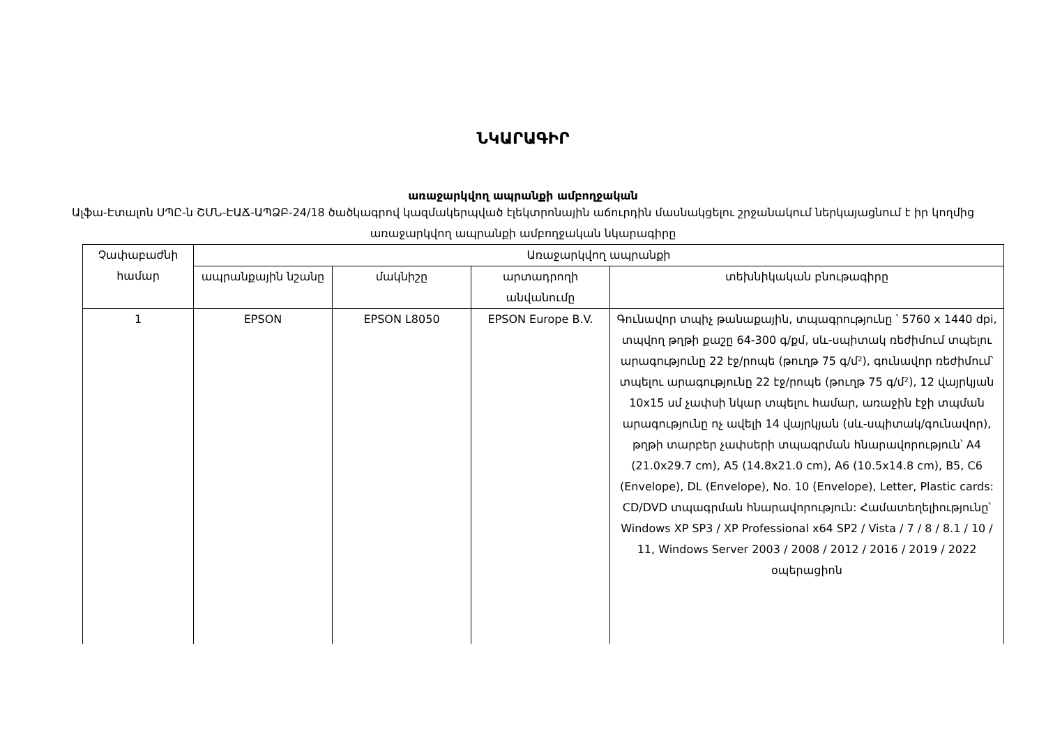ՆԿԱՐԱԳԻՐ
առաջարկվող ապրանքի ամբողջական
Ալֆա-Էտալոն ՍՊԸ-ն ՇՄՆ-ԷԱՃ-ԱՊՁԲ-24/18 ծածկագրով կազմակերպված էլեկտրոնային աճուրդին մասնակցելու շրջանակում ներկայացնում է իր կողմից առաջարկվող ապրանքի ամբողջական նկարագիրը
| Չափաբաժնի համար | Առաջարկվող ապրանքի | | | |
| --- | --- | --- | --- | --- |
| | ապրանքային նշանը | մակնիշը | արտադրողի անվանումը | տեխնիկական բնութագիրը |
| 1 | EPSON | EPSON L8050 | EPSON Europe B.V. | Գունավոր տպիչ թանաքային, տպագրությունը ՝ 5760 x 1440 dpi, տպվող թղթի քաշը 64-300 գ/քմ, սև-սպիտակ ռեժիմում տպելու արագությունը 22 էջ/րոպե (թուղթ 75 գ/մ²), գունավոր ռեժիմում՝ տպելու արագությունը 22 էջ/րոպե (թուղթ 75 գ/մ²), 12 վայրկյան 10x15 սմ չափսի նկար տպելու համար, առաջին էջի տպման արագությունը ոչ ավելի 14 վայրկյան (սև-սպիտակ/գունավոր), թղթի տարբեր չափսերի տպագրման հնարավորություն՝ A4 (21.0x29.7 cm), A5 (14.8x21.0 cm), A6 (10.5x14.8 cm), B5, C6 (Envelope), DL (Envelope), No. 10 (Envelope), Letter, Plastic cards: CD/DVD տպագրման հնարավորություն: Համատեղելիությունը՝ Windows XP SP3 / XP Professional x64 SP2 / Vista / 7 / 8 / 8.1 / 10 / 11, Windows Server 2003 / 2008 / 2012 / 2016 / 2019 / 2022 օպերացիոն |